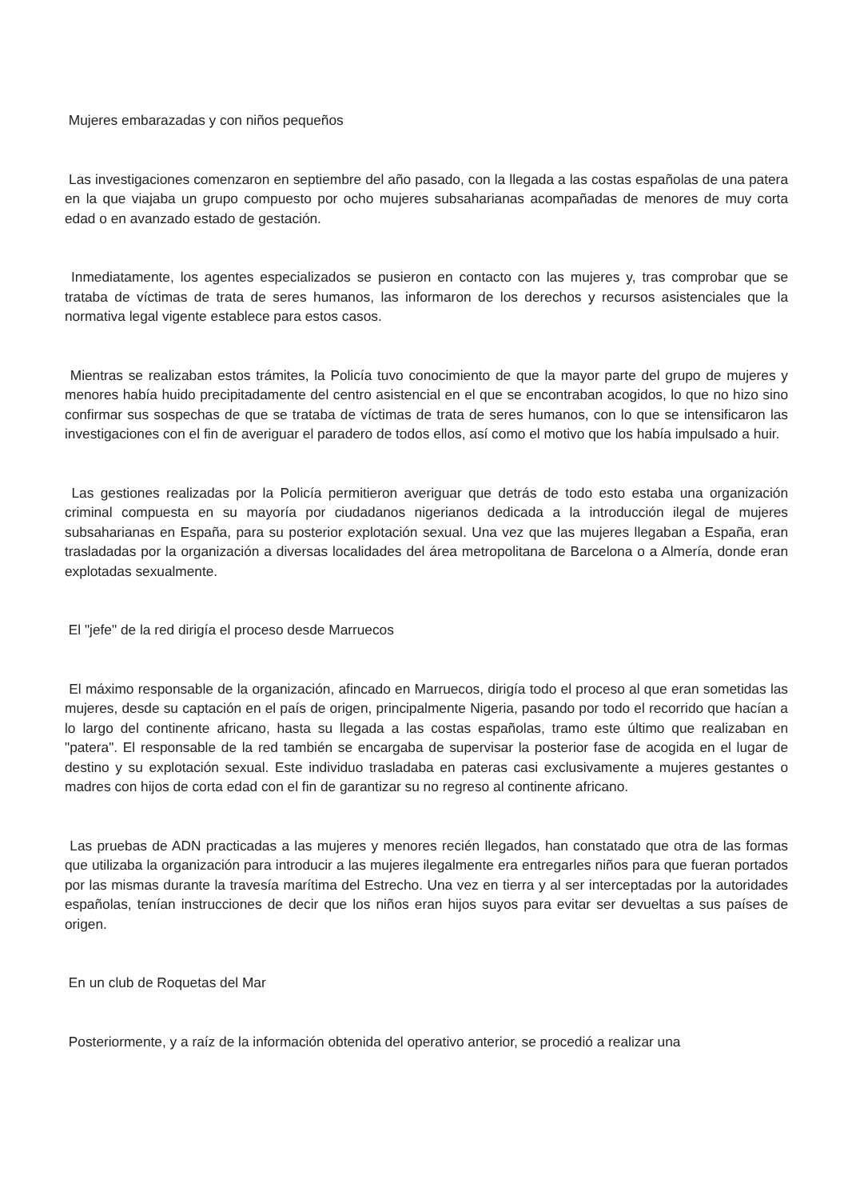Mujeres embarazadas y con niños pequeños
Las investigaciones comenzaron en septiembre del año pasado, con la llegada a las costas españolas de una patera en la que viajaba un grupo compuesto por ocho mujeres subsaharianas acompañadas de menores de muy corta edad o en avanzado estado de gestación.
Inmediatamente, los agentes especializados se pusieron en contacto con las mujeres y, tras comprobar que se trataba de víctimas de trata de seres humanos, las informaron de los derechos y recursos asistenciales que la normativa legal vigente establece para estos casos.
Mientras se realizaban estos trámites, la Policía tuvo conocimiento de que la mayor parte del grupo de mujeres y menores había huido precipitadamente del centro asistencial en el que se encontraban acogidos, lo que no hizo sino confirmar sus sospechas de que se trataba de víctimas de trata de seres humanos, con lo que se intensificaron las investigaciones con el fin de averiguar el paradero de todos ellos, así como el motivo que los había impulsado a huir.
Las gestiones realizadas por la Policía permitieron averiguar que detrás de todo esto estaba una organización criminal compuesta en su mayoría por ciudadanos nigerianos dedicada a la introducción ilegal de mujeres subsaharianas en España, para su posterior explotación sexual. Una vez que las mujeres llegaban a España, eran trasladadas por la organización a diversas localidades del área metropolitana de Barcelona o a Almería, donde eran explotadas sexualmente.
El "jefe" de la red dirigía el proceso desde Marruecos
El máximo responsable de la organización, afincado en Marruecos, dirigía todo el proceso al que eran sometidas las mujeres, desde su captación en el país de origen, principalmente Nigeria, pasando por todo el recorrido que hacían a lo largo del continente africano, hasta su llegada a las costas españolas, tramo este último que realizaban en "patera". El responsable de la red también se encargaba de supervisar la posterior fase de acogida en el lugar de destino y su explotación sexual. Este individuo trasladaba en pateras casi exclusivamente a mujeres gestantes o madres con hijos de corta edad con el fin de garantizar su no regreso al continente africano.
Las pruebas de ADN practicadas a las mujeres y menores recién llegados, han constatado que otra de las formas que utilizaba la organización para introducir a las mujeres ilegalmente era entregarles niños para que fueran portados por las mismas durante la travesía marítima del Estrecho. Una vez en tierra y al ser interceptadas por la autoridades españolas, tenían instrucciones de decir que los niños eran hijos suyos para evitar ser devueltas a sus países de origen.
En un club de Roquetas del Mar
Posteriormente, y a raíz de la información obtenida del operativo anterior, se procedió a realizar una